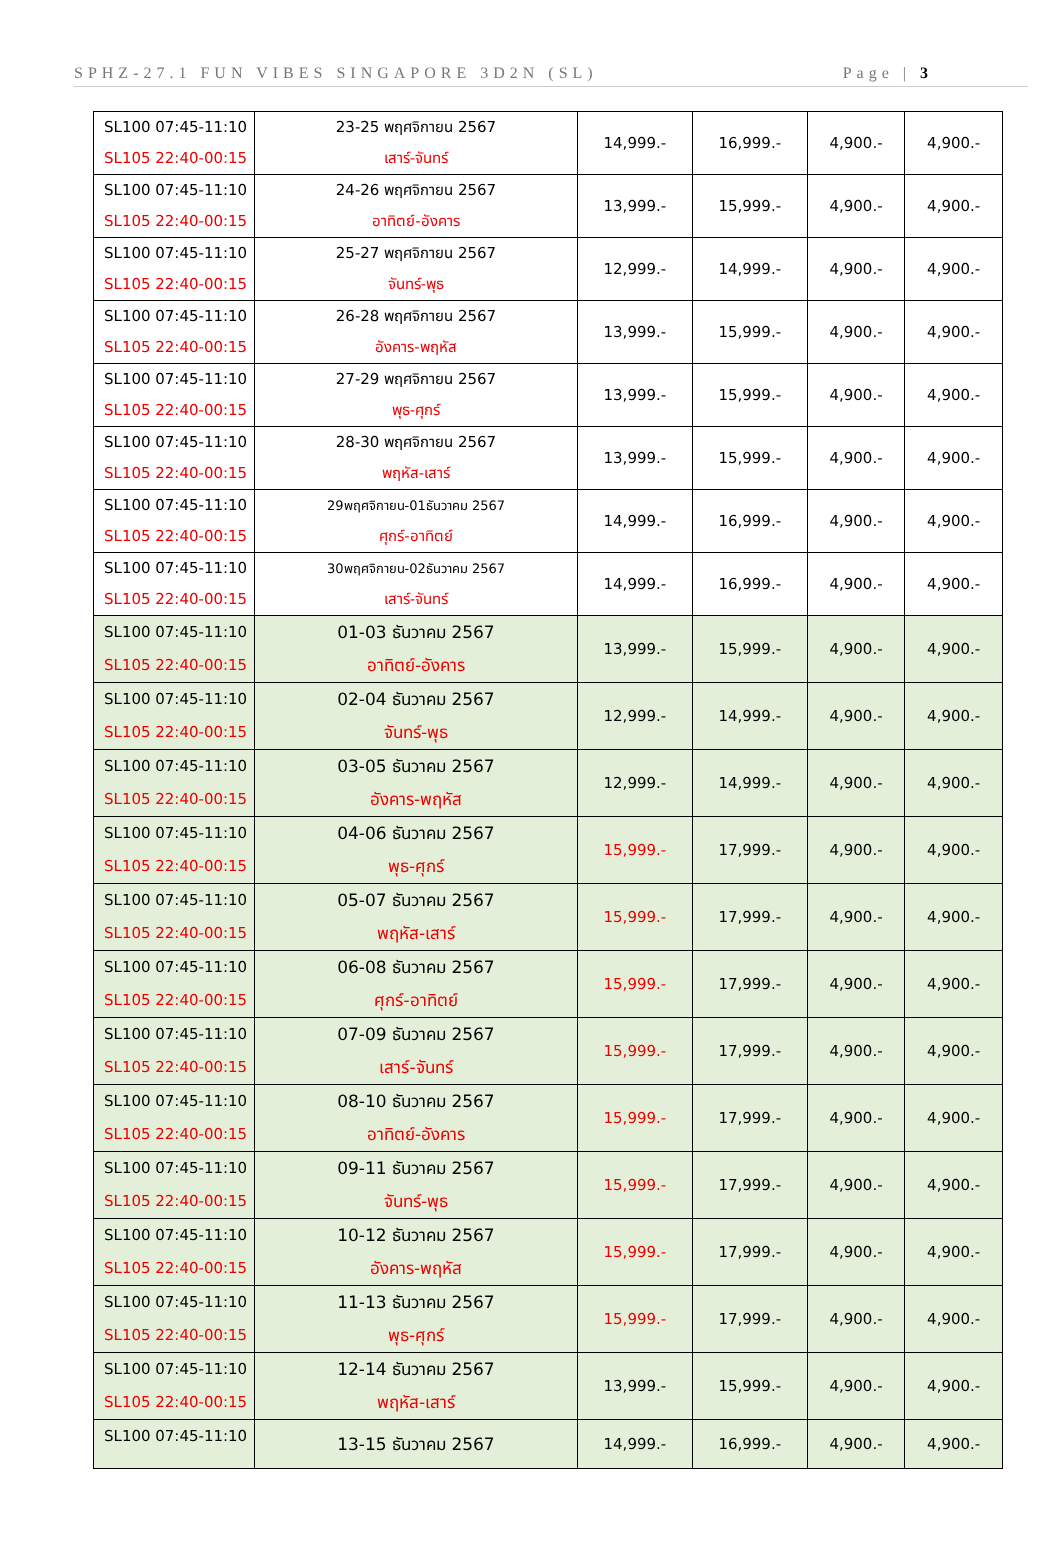SPHZ-27.1 FUN VIBES SINGAPORE 3D2N (SL) Page | 3
| SL100 07:45-11:10 SL105 22:40-00:15 | 23-25 พฤศจิกายน 2567 เสาร์-จันทร์ | 14,999.- | 16,999.- | 4,900.- | 4,900.- |
| SL100 07:45-11:10 SL105 22:40-00:15 | 24-26 พฤศจิกายน 2567 อาทิตย์-อังคาร | 13,999.- | 15,999.- | 4,900.- | 4,900.- |
| SL100 07:45-11:10 SL105 22:40-00:15 | 25-27 พฤศจิกายน 2567 จันทร์-พุธ | 12,999.- | 14,999.- | 4,900.- | 4,900.- |
| SL100 07:45-11:10 SL105 22:40-00:15 | 26-28 พฤศจิกายน 2567 อังคาร-พฤหัส | 13,999.- | 15,999.- | 4,900.- | 4,900.- |
| SL100 07:45-11:10 SL105 22:40-00:15 | 27-29 พฤศจิกายน 2567 พุธ-ศุกร์ | 13,999.- | 15,999.- | 4,900.- | 4,900.- |
| SL100 07:45-11:10 SL105 22:40-00:15 | 28-30 พฤศจิกายน 2567 พฤหัส-เสาร์ | 13,999.- | 15,999.- | 4,900.- | 4,900.- |
| SL100 07:45-11:10 SL105 22:40-00:15 | 29พฤศจิกายน-01ธันวาคม 2567 ศุกร์-อาทิตย์ | 14,999.- | 16,999.- | 4,900.- | 4,900.- |
| SL100 07:45-11:10 SL105 22:40-00:15 | 30พฤศจิกายน-02ธันวาคม 2567 เสาร์-จันทร์ | 14,999.- | 16,999.- | 4,900.- | 4,900.- |
| SL100 07:45-11:10 SL105 22:40-00:15 | 01-03 ธันวาคม 2567 อาทิตย์-อังคาร | 13,999.- | 15,999.- | 4,900.- | 4,900.- |
| SL100 07:45-11:10 SL105 22:40-00:15 | 02-04 ธันวาคม 2567 จันทร์-พุธ | 12,999.- | 14,999.- | 4,900.- | 4,900.- |
| SL100 07:45-11:10 SL105 22:40-00:15 | 03-05 ธันวาคม 2567 อังคาร-พฤหัส | 12,999.- | 14,999.- | 4,900.- | 4,900.- |
| SL100 07:45-11:10 SL105 22:40-00:15 | 04-06 ธันวาคม 2567 พุธ-ศุกร์ | 15,999.- | 17,999.- | 4,900.- | 4,900.- |
| SL100 07:45-11:10 SL105 22:40-00:15 | 05-07 ธันวาคม 2567 พฤหัส-เสาร์ | 15,999.- | 17,999.- | 4,900.- | 4,900.- |
| SL100 07:45-11:10 SL105 22:40-00:15 | 06-08 ธันวาคม 2567 ศุกร์-อาทิตย์ | 15,999.- | 17,999.- | 4,900.- | 4,900.- |
| SL100 07:45-11:10 SL105 22:40-00:15 | 07-09 ธันวาคม 2567 เสาร์-จันทร์ | 15,999.- | 17,999.- | 4,900.- | 4,900.- |
| SL100 07:45-11:10 SL105 22:40-00:15 | 08-10 ธันวาคม 2567 อาทิตย์-อังคาร | 15,999.- | 17,999.- | 4,900.- | 4,900.- |
| SL100 07:45-11:10 SL105 22:40-00:15 | 09-11 ธันวาคม 2567 จันทร์-พุธ | 15,999.- | 17,999.- | 4,900.- | 4,900.- |
| SL100 07:45-11:10 SL105 22:40-00:15 | 10-12 ธันวาคม 2567 อังคาร-พฤหัส | 15,999.- | 17,999.- | 4,900.- | 4,900.- |
| SL100 07:45-11:10 SL105 22:40-00:15 | 11-13 ธันวาคม 2567 พุธ-ศุกร์ | 15,999.- | 17,999.- | 4,900.- | 4,900.- |
| SL100 07:45-11:10 SL105 22:40-00:15 | 12-14 ธันวาคม 2567 พฤหัส-เสาร์ | 13,999.- | 15,999.- | 4,900.- | 4,900.- |
| SL100 07:45-11:10 | 13-15 ธันวาคม 2567 | 14,999.- | 16,999.- | 4,900.- | 4,900.- |